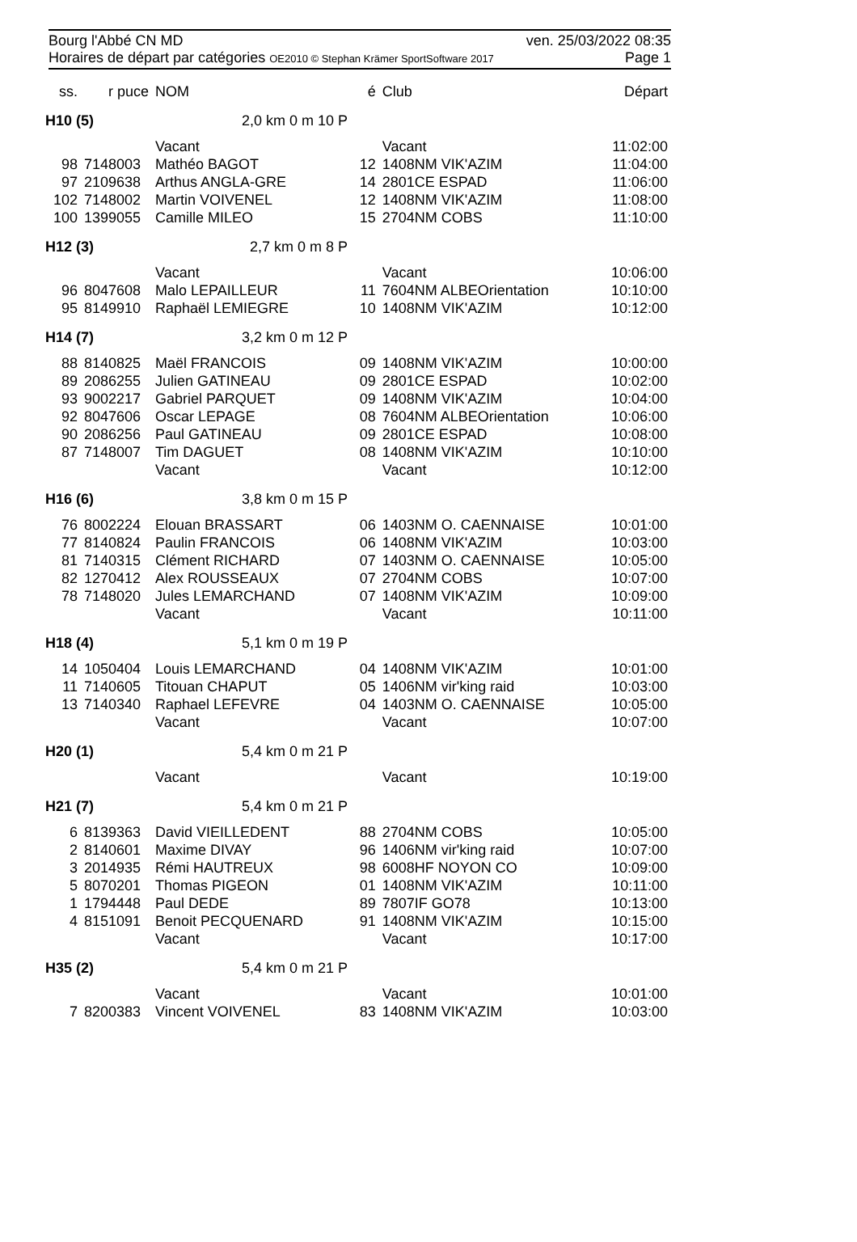Bourg l'Abbé CN MD ven. 25/03/2022 08:35
Horaires de départ par catégories OE2010 © Stephan Krämer SportSoftware 2017 Page 1
| ss. | r puce | NOM | | é | Club | Départ |
| --- | --- | --- | --- | --- | --- | --- |
| H10 (5) | | 2,0 km 0 m 10 P | | | | |
| | | Vacant | | | Vacant | 11:02:00 |
| 98 | 7148003 | Mathéo BAGOT | | 12 | 1408NM VIK'AZIM | 11:04:00 |
| 97 | 2109638 | Arthus ANGLA-GRE | | 14 | 2801CE ESPAD | 11:06:00 |
| 102 | 7148002 | Martin VOIVENEL | | 12 | 1408NM VIK'AZIM | 11:08:00 |
| 100 | 1399055 | Camille MILEO | | 15 | 2704NM COBS | 11:10:00 |
| H12 (3) | | 2,7 km 0 m 8 P | | | | |
| | | Vacant | | | Vacant | 10:06:00 |
| 96 | 8047608 | Malo LEPAILLEUR | | 11 | 7604NM ALBEOrientation | 10:10:00 |
| 95 | 8149910 | Raphaël LEMIEGRE | | 10 | 1408NM VIK'AZIM | 10:12:00 |
| H14 (7) | | 3,2 km 0 m 12 P | | | | |
| 88 | 8140825 | Maël FRANCOIS | | 09 | 1408NM VIK'AZIM | 10:00:00 |
| 89 | 2086255 | Julien GATINEAU | | 09 | 2801CE ESPAD | 10:02:00 |
| 93 | 9002217 | Gabriel PARQUET | | 09 | 1408NM VIK'AZIM | 10:04:00 |
| 92 | 8047606 | Oscar LEPAGE | | 08 | 7604NM ALBEOrientation | 10:06:00 |
| 90 | 2086256 | Paul GATINEAU | | 09 | 2801CE ESPAD | 10:08:00 |
| 87 | 7148007 | Tim DAGUET | | 08 | 1408NM VIK'AZIM | 10:10:00 |
| | | Vacant | | | Vacant | 10:12:00 |
| H16 (6) | | 3,8 km 0 m 15 P | | | | |
| 76 | 8002224 | Elouan BRASSART | | 06 | 1403NM O. CAENNAISE | 10:01:00 |
| 77 | 8140824 | Paulin FRANCOIS | | 06 | 1408NM VIK'AZIM | 10:03:00 |
| 81 | 7140315 | Clément RICHARD | | 07 | 1403NM O. CAENNAISE | 10:05:00 |
| 82 | 1270412 | Alex ROUSSEAUX | | 07 | 2704NM COBS | 10:07:00 |
| 78 | 7148020 | Jules LEMARCHAND | | 07 | 1408NM VIK'AZIM | 10:09:00 |
| | | Vacant | | | Vacant | 10:11:00 |
| H18 (4) | | 5,1 km 0 m 19 P | | | | |
| 14 | 1050404 | Louis LEMARCHAND | | 04 | 1408NM VIK'AZIM | 10:01:00 |
| 11 | 7140605 | Titouan CHAPUT | | 05 | 1406NM vir'king raid | 10:03:00 |
| 13 | 7140340 | Raphael LEFEVRE | | 04 | 1403NM O. CAENNAISE | 10:05:00 |
| | | Vacant | | | Vacant | 10:07:00 |
| H20 (1) | | 5,4 km 0 m 21 P | | | | |
| | | Vacant | | | Vacant | 10:19:00 |
| H21 (7) | | 5,4 km 0 m 21 P | | | | |
| 6 | 8139363 | David VIEILLEDENT | | 88 | 2704NM COBS | 10:05:00 |
| 2 | 8140601 | Maxime DIVAY | | 96 | 1406NM vir'king raid | 10:07:00 |
| 3 | 2014935 | Rémi HAUTREUX | | 98 | 6008HF NOYON CO | 10:09:00 |
| 5 | 8070201 | Thomas PIGEON | | 01 | 1408NM VIK'AZIM | 10:11:00 |
| 1 | 1794448 | Paul DEDE | | 89 | 7807IF GO78 | 10:13:00 |
| 4 | 8151091 | Benoit PECQUENARD | | 91 | 1408NM VIK'AZIM | 10:15:00 |
| | | Vacant | | | Vacant | 10:17:00 |
| H35 (2) | | 5,4 km 0 m 21 P | | | | |
| | | Vacant | | | Vacant | 10:01:00 |
| 7 | 8200383 | Vincent VOIVENEL | | 83 | 1408NM VIK'AZIM | 10:03:00 |